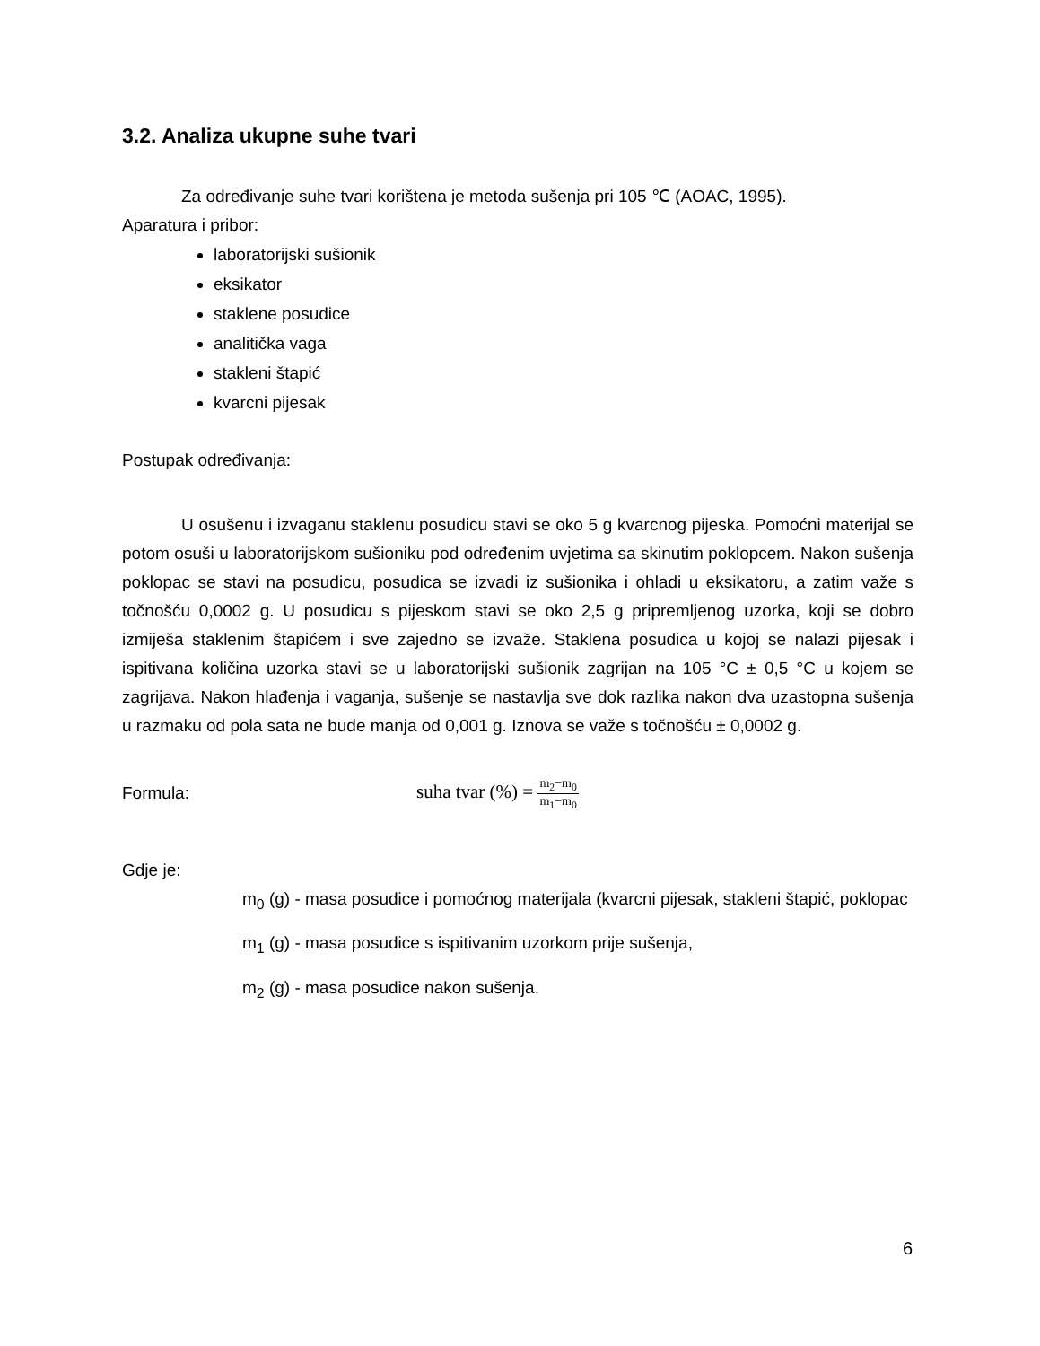3.2. Analiza ukupne suhe tvari
Za određivanje suhe tvari korištena je metoda sušenja pri 105 ℃ (AOAC, 1995).
Aparatura i pribor:
laboratorijski sušionik
eksikator
staklene posudice
analitička vaga
stakleni štapić
kvarcni pijesak
Postupak određivanja:
U osušenu i izvaganu staklenu posudicu stavi se oko 5 g kvarcnog pijeska. Pomoćni materijal se potom osuši u laboratorijskom sušioniku pod određenim uvjetima sa skinutim poklopcem. Nakon sušenja poklopac se stavi na posudicu, posudica se izvadi iz sušionika i ohladi u eksikatoru, a zatim važe s točnošću 0,0002 g. U posudicu s pijeskom stavi se oko 2,5 g pripremljenog uzorka, koji se dobro izmiješa staklenim štapićem i sve zajedno se izvaže. Staklena posudica u kojoj se nalazi pijesak i ispitivana količina uzorka stavi se u laboratorijski sušionik zagrijan na 105 °C ± 0,5 °C u kojem se zagrijava. Nakon hlađenja i vaganja, sušenje se nastavlja sve dok razlika nakon dva uzastopna sušenja u razmaku od pola sata ne bude manja od 0,001 g. Iznova se važe s točnošću ± 0,0002 g.
Formula: suha tvar (%) = m<sub>2</sub>−m<sub>0</sub> m<sub>1</sub>−m<sub>0</sub>
Gdje je:
m<sub>0</sub> (g) - masa posudice i pomoćnog materijala (kvarcni pijesak, stakleni štapić, poklopac
m<sub>1</sub> (g) - masa posudice s ispitivanim uzorkom prije sušenja,
m<sub>2</sub> (g) - masa posudice nakon sušenja.
6